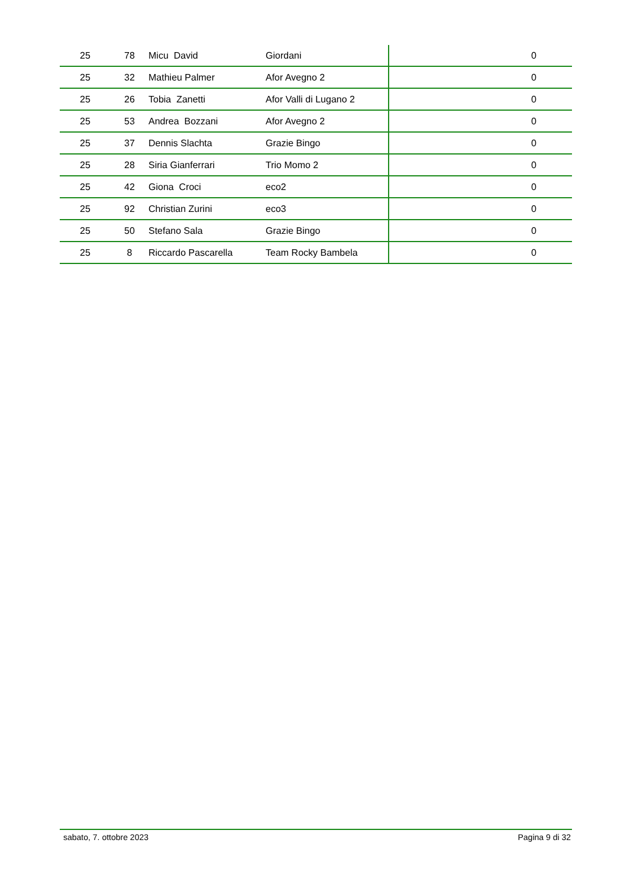| 25 | 78 | Micu David | Giordani | 0 |
| 25 | 32 | Mathieu Palmer | Afor Avegno 2 | 0 |
| 25 | 26 | Tobia Zanetti | Afor Valli di Lugano 2 | 0 |
| 25 | 53 | Andrea Bozzani | Afor Avegno 2 | 0 |
| 25 | 37 | Dennis Slachta | Grazie Bingo | 0 |
| 25 | 28 | Siria Gianferrari | Trio Momo 2 | 0 |
| 25 | 42 | Giona Croci | eco2 | 0 |
| 25 | 92 | Christian Zurini | eco3 | 0 |
| 25 | 50 | Stefano Sala | Grazie Bingo | 0 |
| 25 | 8 | Riccardo Pascarella | Team Rocky Bambela | 0 |
sabato, 7. ottobre 2023 Pagina 9 di 32